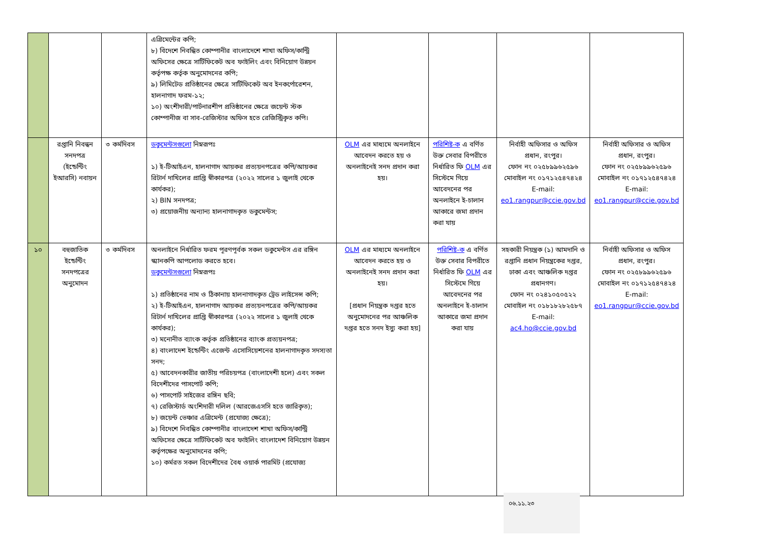| | | | এগ্রিমেন্টের কপি; ৮) বিদেশে নিবন্ধিত কোম্পানীর বাংলাদেশে শাখা অফিস/কান্ট্রি অফিসের ক্ষেত্রে সার্টিফিকেট অব ফাইলিং এবং বিনিয়োগ উন্নয়ন কর্তৃপক্ষ কর্তৃক অনুমোদনের কপি; ৯) লিমিটেড প্রতিষ্ঠানের ক্ষেত্রে সার্টিফিকেট অব ইনকর্পোরেশন, হালনাগাদ ফরম-১২; ১০) অংশীদারী/পার্টনারশীপ প্রতিষ্ঠানের ক্ষেত্রে জয়েন্ট স্টক কোম্পানীজ বা সাব-রেজিস্টার অফিস হতে রেজিস্ট্রিকৃত কপি। | | | | |
| | রপ্তানি নিবন্ধন সনদপত্র (ইন্ডেন্টিং ইআরসি) নবায়ন | ৩ কর্মদিবস | ডকুমেন্টসগুলো নিম্নরূপঃ ১) ই-টিআইএন, হালনাগাদ আয়কর প্রত্যয়নপত্রের কপি/আয়কর রিটার্ন দাখিলের প্রাপ্তি স্বীকারপত্র (২০২২ সালের ১ জুলাই থেকে কার্যকর); ২) BIN সনদপত্র; ৩) প্রয়োজনীয় অন্যান্য হালনাগাদকৃত ডকুমেন্টস; | OLM এর মাধ্যমে অনলাইনে আবেদন করতে হয় ও অনলাইনেই সনদ প্রদান করা হয়। | পরিশিষ্ট-ক এ বর্ণিত উক্ত সেবার বিপরীতে নির্ধারিত ফি OLM এর সিস্টেমে গিয়ে আবেদনের পর অনলাইনে ই-চালান আকারে জমা প্রদান করা যায় | নির্বাহী অফিসার ও অফিস প্রধান, রংপুর। ফোন নং ০২৫৮৯৯৬২৫৯৬ মোবাইল নং ০১৭১২৫৪৭৪২৪ E-mail: eo1.rangpur@ccie.gov.bd | নির্বাহী অফিসার ও অফিস প্রধান, রংপুর। ফোন নং ০২৫৮৯৯৬২৫৯৬ মোবাইল নং ০১৭১২৫৪৭৪২৪ E-mail: eo1.rangpur@ccie.gov.bd |
| ১০ | বহুজাতিক ইন্ডেন্টিং সনদপত্রের অনুমোদন | ৩ কর্মদিবস | অনলাইনে নির্ধারিত ফরম পূরণপূর্বক সকল ডকুমেন্টস এর রঙ্গিন স্ক্যানকপি আপলোড করতে হবে। ডকুমেন্টসগুলো নিম্নরূপঃ ১) প্রতিষ্ঠানের নাম ও ঠিকানায় হালনাগাদকৃত ট্রেড লাইসেন্স কপি; ২) ই-টিআইএন, হালনাগাদ আয়কর প্রত্যয়নপত্রের কপি/আয়কর রিটার্ন দাখিলের প্রাপ্তি স্বীকারপত্র (২০২২ সালের ১ জুলাই থেকে কার্যকর); ৩) মনোনীত ব্যাংক কর্তৃক প্রতিষ্ঠানের ব্যাংক প্রত্যয়নপত্র; ৪) বাংলাদেশ ইন্ডেন্টিং এজেন্ট এসোসিয়েশনের হালনাগাদকৃত সদস্যতা সনদ; ৫) আবেদনকারীর জাতীয় পরিচয়পত্র (বাংলাদেশী হলে) এবং সকল বিদেশীদের পাসপোর্ট কপি; ৬) পাসপোর্ট সাইজের রঙ্গিন ছবি; ৭) রেজিস্টার্ড অংশিদারী দলিল (আরজেএসসি হতে জারিকৃত); ৮) জয়েন্ট ভেঞ্চার এগ্রিমেন্ট (প্রযোজ্য ক্ষেত্রে); ৯) বিদেশে নিবন্ধিত কোম্পানীর বাংলাদেশ শাখা অফিস/কান্ট্রি অফিসের ক্ষেত্রে সার্টিফিকেট অব ফাইলিং বাংলাদেশ বিনিয়োগ উন্নয়ন কর্তৃপক্ষের অনুমোদনের কপি; ১০) কর্মরত সকল বিদেশীদের বৈধ ওয়ার্ক পারমিট (প্রযোজ্য | OLM এর মাধ্যমে অনলাইনে আবেদন করতে হয় ও অনলাইনেই সনদ প্রদান করা হয়। [প্রধান নিয়ন্ত্রক দপ্তর হতে অনুমোদনের পর আঞ্চলিক দপ্তর হতে সনদ ইস্যু করা হয়] | পরিশিষ্ট-ক এ বর্ণিত উক্ত সেবার বিপরীতে নির্ধারিত ফি OLM এর সিস্টেমে গিয়ে আবেদনের পর অনলাইনে ই-চালান আকারে জমা প্রদান করা যায় | সহকারী নিয়ন্ত্রক (১) আমদানি ও রপ্তানি প্রধান নিয়ন্ত্রকের দপ্তর, ঢাকা এবং আঞ্চলিক দপ্তর প্রধানগণ। ফোন নং ০২৪১০৫০৫২২ মোবাইল নং ০১৮১৮২৮২৫৮৭ E-mail: ac4.ho@ccie.gov.bd | নির্বাহী অফিসার ও অফিস প্রধান, রংপুর। ফোন নং ০২৫৮৯৯৬২৫৯৬ মোবাইল নং ০১৭১২৫৪৭৪২৪ E-mail: eo1.rangpur@ccie.gov.bd |
০৬.১১.২৩